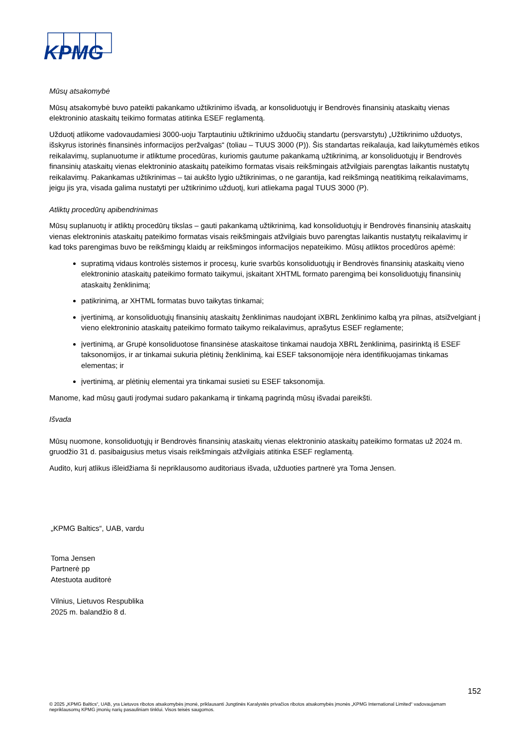KPMG
Mūsų atsakomybė
Mūsų atsakomybė buvo pateikti pakankamo užtikrinimo išvadą, ar konsoliduotųjų ir Bendrovės finansinių ataskaitų vienas elektroninio ataskaitų teikimo formatas atitinka ESEF reglamentą.
Užduotį atlikome vadovaudamiesi 3000-uoju Tarptautiniu užtikrinimo užduočių standartu (persvarstytu) „Užtikrinimo užduotys, išskyrus istorinės finansinės informacijos peržvalgas“ (toliau – TUUS 3000 (P)). Šis standartas reikalauja, kad laikytumėmės etikos reikalavimų, suplanuotume ir atliktume procedūras, kuriomis gautume pakankamą užtikrinimą, ar konsoliduotųjų ir Bendrovės finansinių ataskaitų vienas elektroninio ataskaitų pateikimo formatas visais reikšmingais atžvilgiais parengtas laikantis nustatytų reikalavimų. Pakankamas užtikrinimas – tai aukšto lygio užtikrinimas, o ne garantija, kad reikšmingą neatitikimą reikalavimams, jeigu jis yra, visada galima nustatyti per užtikrinimo užduotį, kuri atliekama pagal TUUS 3000 (P).
Atliktų procedūrų apibendrinimas
Mūsų suplanuotų ir atliktų procedūrų tikslas – gauti pakankamą užtikrinimą, kad konsoliduotųjų ir Bendrovės finansinių ataskaitų vienas elektroninis ataskaitų pateikimo formatas visais reikšmingais atžvilgiais buvo parengtas laikantis nustatytų reikalavimų ir kad toks parengimas buvo be reikšmingų klaidų ar reikšmingos informacijos nepateikimo. Mūsų atliktos procedūros apėmė:
supratimą vidaus kontrolės sistemos ir procesų, kurie svarbūs konsoliduotųjų ir Bendrovės finansinių ataskaitų vieno elektroninio ataskaitų pateikimo formato taikymui, įskaitant XHTML formato parengimą bei konsoliduotųjų finansinių ataskaitų ženklinimą;
patikrinimą, ar XHTML formatas buvo taikytas tinkamai;
įvertinimą, ar konsoliduotųjų finansinių ataskaitų ženklinimas naudojant iXBRL ženklinimo kalbą yra pilnas, atsižvelgiant į vieno elektroninio ataskaitų pateikimo formato taikymo reikalavimus, aprašytus ESEF reglamente;
įvertinimą, ar Grupė konsoliduotose finansinėse ataskaitose tinkamai naudoja XBRL ženklinimą, pasirinktą iš ESEF taksonomijos, ir ar tinkamai sukuria plėtinių ženklinimą, kai ESEF taksonomijoje nėra identifikuojamas tinkamas elementas; ir
įvertinimą, ar plėtinių elementai yra tinkamai susieti su ESEF taksonomija.
Manome, kad mūsų gauti įrodymai sudaro pakankamą ir tinkamą pagrindą mūsų išvadai pareikšti.
Išvada
Mūsų nuomone, konsoliduotųjų ir Bendrovės finansinių ataskaitų vienas elektroninio ataskaitų pateikimo formatas už 2024 m. gruodžio 31 d. pasibaigusius metus visais reikšmingais atžvilgiais atitinka ESEF reglamentą.
Audito, kurį atlikus išleidžiama ši nepriklausomo auditoriaus išvada, užduoties partnerė yra Toma Jensen.
„KPMG Baltics“, UAB, vardu
Toma Jensen
Partnerė pp
Atestuota auditorė
Vilnius, Lietuvos Respublika
2025 m. balandžio 8 d.
152
© 2025 „KPMG Baltics“, UAB, yra Lietuvos ribotos atsakomybės įmonė, priklausanti Jungtinės Karalystės privačios ribotos atsakomybės įmonės „KPMG International Limited“ vadovaujamam nepriklausomų KPMG įmonių narių pasauliniam tinklui. Visos teisės saugomos.